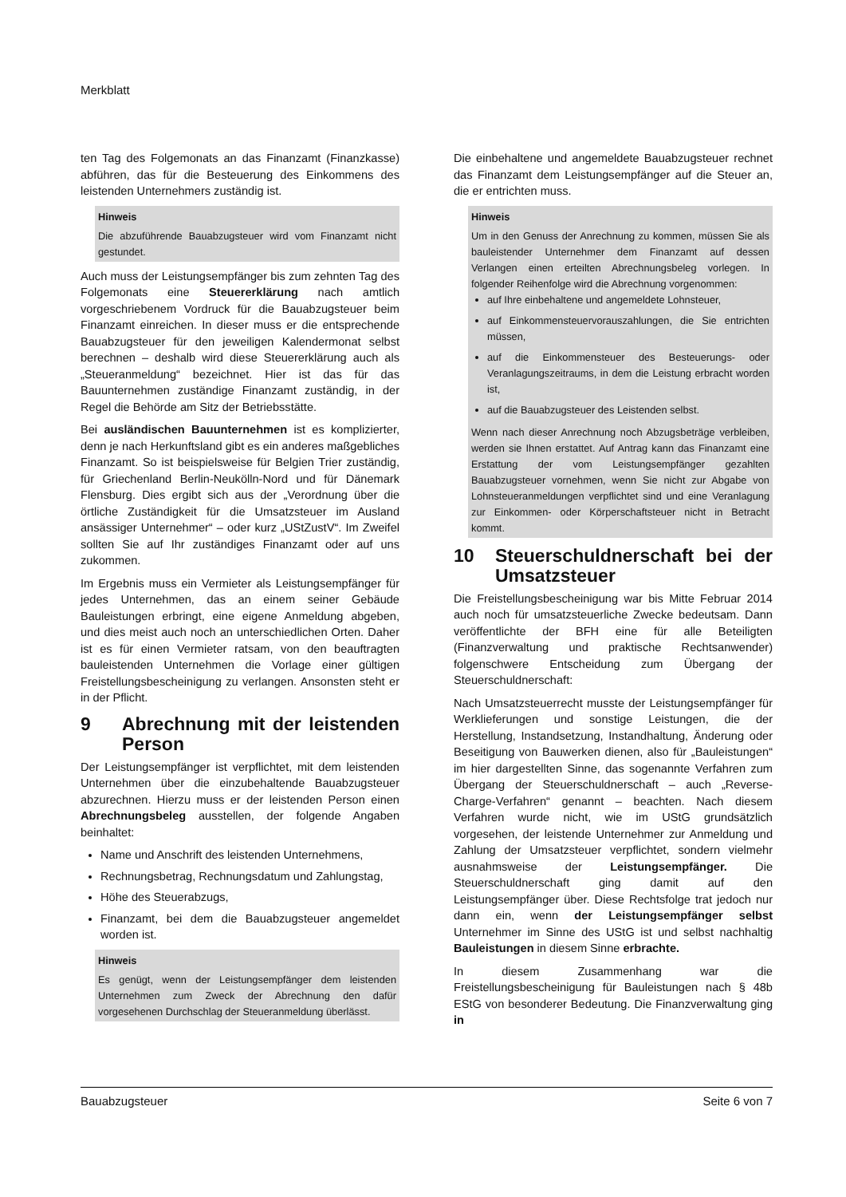Merkblatt
ten Tag des Folgemonats an das Finanzamt (Finanzkasse) abführen, das für die Besteuerung des Einkommens des leistenden Unternehmers zuständig ist.
Hinweis
Die abzuführende Bauabzugsteuer wird vom Finanzamt nicht gestundet.
Auch muss der Leistungsempfänger bis zum zehnten Tag des Folgemonats eine Steuererklärung nach amtlich vorgeschriebenem Vordruck für die Bauabzugsteuer beim Finanzamt einreichen. In dieser muss er die entsprechende Bauabzugsteuer für den jeweiligen Kalendermonat selbst berechnen – deshalb wird diese Steuererklärung auch als „Steueranmeldung“ bezeichnet. Hier ist das für das Bauunternehmen zuständige Finanzamt zuständig, in der Regel die Behörde am Sitz der Betriebsstätte.
Bei ausländischen Bauunternehmen ist es komplizierter, denn je nach Herkunftsland gibt es ein anderes maßgebliches Finanzamt. So ist beispielsweise für Belgien Trier zuständig, für Griechenland Berlin-Neukölln-Nord und für Dänemark Flensburg. Dies ergibt sich aus der „Verordnung über die örtliche Zuständigkeit für die Umsatzsteuer im Ausland ansässiger Unternehmer“ – oder kurz „UStZustV“. Im Zweifel sollten Sie auf Ihr zuständiges Finanzamt oder auf uns zukommen.
Im Ergebnis muss ein Vermieter als Leistungsempfänger für jedes Unternehmen, das an einem seiner Gebäude Bauleistungen erbringt, eine eigene Anmeldung abgeben, und dies meist auch noch an unterschiedlichen Orten. Daher ist es für einen Vermieter ratsam, von den beauftragten bauleistenden Unternehmen die Vorlage einer gültigen Freistellungsbescheinigung zu verlangen. Ansonsten steht er in der Pflicht.
9 Abrechnung mit der leistenden Person
Der Leistungsempfänger ist verpflichtet, mit dem leistenden Unternehmen über die einzubehaltende Bauabzugsteuer abzurechnen. Hierzu muss er der leistenden Person einen Abrechnungsbeleg ausstellen, der folgende Angaben beinhaltet:
Name und Anschrift des leistenden Unternehmens,
Rechnungsbetrag, Rechnungsdatum und Zahlungstag,
Höhe des Steuerabzugs,
Finanzamt, bei dem die Bauabzugsteuer angemeldet worden ist.
Hinweis
Es genügt, wenn der Leistungsempfänger dem leistenden Unternehmen zum Zweck der Abrechnung den dafür vorgesehenen Durchschlag der Steueranmeldung überlässt.
Die einbehaltene und angemeldete Bauabzugsteuer rechnet das Finanzamt dem Leistungsempfänger auf die Steuer an, die er entrichten muss.
Hinweis
Um in den Genuss der Anrechnung zu kommen, müssen Sie als bauleistender Unternehmer dem Finanzamt auf dessen Verlangen einen erteilten Abrechnungsbeleg vorlegen. In folgender Reihenfolge wird die Abrechnung vorgenommen:
auf Ihre einbehaltene und angemeldete Lohnsteuer,
auf Einkommensteuervorauszahlungen, die Sie entrichten müssen,
auf die Einkommensteuer des Besteuerungs- oder Veranlagungszeitraums, in dem die Leistung erbracht worden ist,
auf die Bauabzugsteuer des Leistenden selbst.
Wenn nach dieser Anrechnung noch Abzugsbeträge verbleiben, werden sie Ihnen erstattet. Auf Antrag kann das Finanzamt eine Erstattung der vom Leistungsempfänger gezahlten Bauabzugsteuer vornehmen, wenn Sie nicht zur Abgabe von Lohnsteueranmeldungen verpflichtet sind und eine Veranlagung zur Einkommen- oder Körperschaftsteuer nicht in Betracht kommt.
10 Steuerschuldnerschaft bei der Umsatzsteuer
Die Freistellungsbescheinigung war bis Mitte Februar 2014 auch noch für umsatzsteuerliche Zwecke bedeutsam. Dann veröffentlichte der BFH eine für alle Beteiligten (Finanzverwaltung und praktische Rechtsanwender) folgenschwere Entscheidung zum Übergang der Steuerschuldnerschaft:
Nach Umsatzsteuerrecht musste der Leistungsempfänger für Werklieferungen und sonstige Leistungen, die der Herstellung, Instandsetzung, Instandhaltung, Änderung oder Beseitigung von Bauwerken dienen, also für „Bauleistungen“ im hier dargestellten Sinne, das sogenannte Verfahren zum Übergang der Steuerschuldnerschaft – auch „Reverse-Charge-Verfahren“ genannt – beachten. Nach diesem Verfahren wurde nicht, wie im UStG grundsätzlich vorgesehen, der leistende Unternehmer zur Anmeldung und Zahlung der Umsatzsteuer verpflichtet, sondern vielmehr ausnahmsweise der Leistungsempfänger. Die Steuerschuldnerschaft ging damit auf den Leistungsempfänger über. Diese Rechtsfolge trat jedoch nur dann ein, wenn der Leistungsempfänger selbst Unternehmer im Sinne des UStG ist und selbst nachhaltig Bauleistungen in diesem Sinne erbrachte.
In diesem Zusammenhang war die Freistellungsbescheinigung für Bauleistungen nach § 48b EStG von besonderer Bedeutung. Die Finanzverwaltung ging in
Bauabzugsteuer Seite 6 von 7